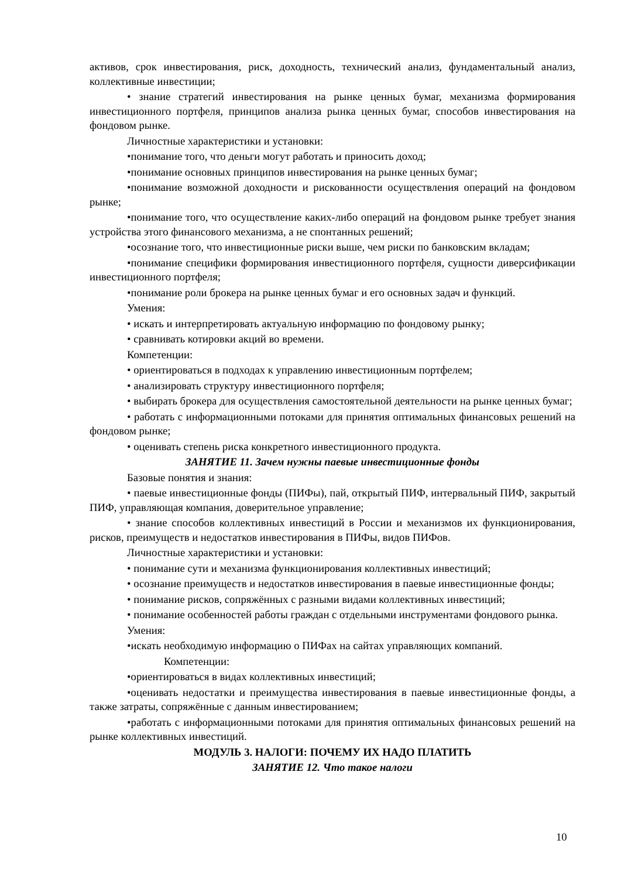активов, срок инвестирования, риск, доходность, технический анализ, фундаментальный анализ, коллективные инвестиции;
• знание стратегий инвестирования на рынке ценных бумаг, механизма формирования инвестиционного портфеля, принципов анализа рынка ценных бумаг, способов инвестирования на фондовом рынке.
Личностные характеристики и установки:
•понимание того, что деньги могут работать и приносить доход;
•понимание основных принципов инвестирования на рынке ценных бумаг;
•понимание возможной доходности и рискованности осуществления операций на фондовом рынке;
•понимание того, что осуществление каких-либо операций на фондовом рынке требует знания устройства этого финансового механизма, а не спонтанных решений;
•осознание того, что инвестиционные риски выше, чем риски по банковским вкладам;
•понимание специфики формирования инвестиционного портфеля, сущности диверсификации инвестиционного портфеля;
•понимание роли брокера на рынке ценных бумаг и его основных задач и функций.
Умения:
• искать и интерпретировать актуальную информацию по фондовому рынку;
• сравнивать котировки акций во времени.
Компетенции:
• ориентироваться в подходах к управлению инвестиционным портфелем;
• анализировать структуру инвестиционного портфеля;
• выбирать брокера для осуществления самостоятельной деятельности на рынке ценных бумаг;
• работать с информационными потоками для принятия оптимальных финансовых решений на фондовом рынке;
• оценивать степень риска конкретного инвестиционного продукта.
ЗАНЯТИЕ 11. Зачем нужны паевые инвестиционные фонды
Базовые понятия и знания:
• паевые инвестиционные фонды (ПИФы), пай, открытый ПИФ, интервальный ПИФ, закрытый ПИФ, управляющая компания, доверительное управление;
• знание способов коллективных инвестиций в России и механизмов их функционирования, рисков, преимуществ и недостатков инвестирования в ПИФы, видов ПИФов.
Личностные характеристики и установки:
• понимание сути и механизма функционирования коллективных инвестиций;
• осознание преимуществ и недостатков инвестирования в паевые инвестиционные фонды;
• понимание рисков, сопряжённых с разными видами коллективных инвестиций;
• понимание особенностей работы граждан с отдельными инструментами фондового рынка.
Умения:
•искать необходимую информацию о ПИФах на сайтах управляющих компаний.
Компетенции:
•ориентироваться в видах коллективных инвестиций;
•оценивать недостатки и преимущества инвестирования в паевые инвестиционные фонды, а также затраты, сопряжённые с данным инвестированием;
•работать с информационными потоками для принятия оптимальных финансовых решений на рынке коллективных инвестиций.
МОДУЛЬ 3. НАЛОГИ: ПОЧЕМУ ИХ НАДО ПЛАТИТЬ
ЗАНЯТИЕ 12. Что такое налоги
10